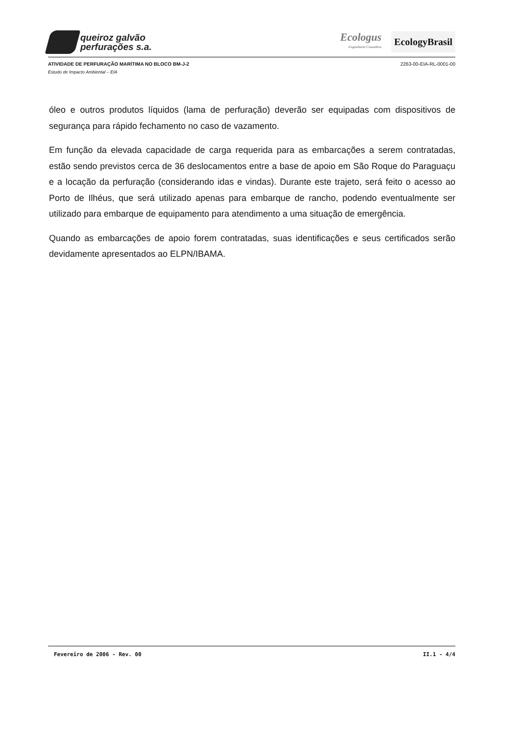queiroz galvão
perfurações s.a.
Ecologus
Engenharia Consultiva
EcologyBrasil
ATIVIDADE DE PERFURAÇÃO MARÍTIMA NO BLOCO BM-J-2 2263-00-EIA-RL-0001-00
Estudo de Impacto Ambiental – EIA
óleo e outros produtos líquidos (lama de perfuração) deverão ser equipadas com dispositivos de segurança para rápido fechamento no caso de vazamento.
Em função da elevada capacidade de carga requerida para as embarcações a serem contratadas, estão sendo previstos cerca de 36 deslocamentos entre a base de apoio em São Roque do Paraguaçu e a locação da perfuração (considerando idas e vindas). Durante este trajeto, será feito o acesso ao Porto de Ilhéus, que será utilizado apenas para embarque de rancho, podendo eventualmente ser utilizado para embarque de equipamento para atendimento a uma situação de emergência.
Quando as embarcações de apoio forem contratadas, suas identificações e seus certificados serão devidamente apresentados ao ELPN/IBAMA.
Fevereiro de 2006 - Rev. 00 II.1 - 4/4